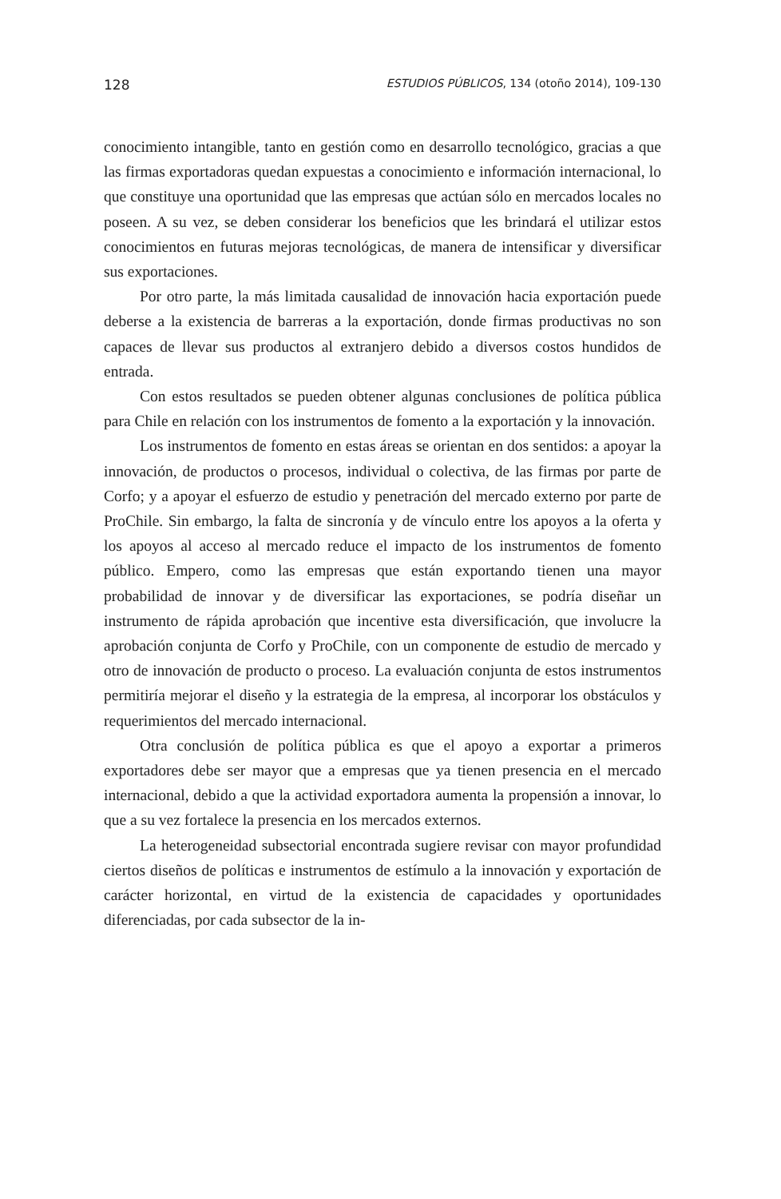128 ESTUDIOS PÚBLICOS, 134 (otoño 2014), 109-130
conocimiento intangible, tanto en gestión como en desarrollo tecnológico, gracias a que las firmas exportadoras quedan expuestas a conocimiento e información internacional, lo que constituye una oportunidad que las empresas que actúan sólo en mercados locales no poseen. A su vez, se deben considerar los beneficios que les brindará el utilizar estos conocimientos en futuras mejoras tecnológicas, de manera de intensificar y diversificar sus exportaciones.
Por otro parte, la más limitada causalidad de innovación hacia exportación puede deberse a la existencia de barreras a la exportación, donde firmas productivas no son capaces de llevar sus productos al extranjero debido a diversos costos hundidos de entrada.
Con estos resultados se pueden obtener algunas conclusiones de política pública para Chile en relación con los instrumentos de fomento a la exportación y la innovación.
Los instrumentos de fomento en estas áreas se orientan en dos sentidos: a apoyar la innovación, de productos o procesos, individual o colectiva, de las firmas por parte de Corfo; y a apoyar el esfuerzo de estudio y penetración del mercado externo por parte de ProChile. Sin embargo, la falta de sincronía y de vínculo entre los apoyos a la oferta y los apoyos al acceso al mercado reduce el impacto de los instrumentos de fomento público. Empero, como las empresas que están exportando tienen una mayor probabilidad de innovar y de diversificar las exportaciones, se podría diseñar un instrumento de rápida aprobación que incentive esta diversificación, que involucre la aprobación conjunta de Corfo y ProChile, con un componente de estudio de mercado y otro de innovación de producto o proceso. La evaluación conjunta de estos instrumentos permitiría mejorar el diseño y la estrategia de la empresa, al incorporar los obstáculos y requerimientos del mercado internacional.
Otra conclusión de política pública es que el apoyo a exportar a primeros exportadores debe ser mayor que a empresas que ya tienen presencia en el mercado internacional, debido a que la actividad exportadora aumenta la propensión a innovar, lo que a su vez fortalece la presencia en los mercados externos.
La heterogeneidad subsectorial encontrada sugiere revisar con mayor profundidad ciertos diseños de políticas e instrumentos de estímulo a la innovación y exportación de carácter horizontal, en virtud de la existencia de capacidades y oportunidades diferenciadas, por cada subsector de la in-